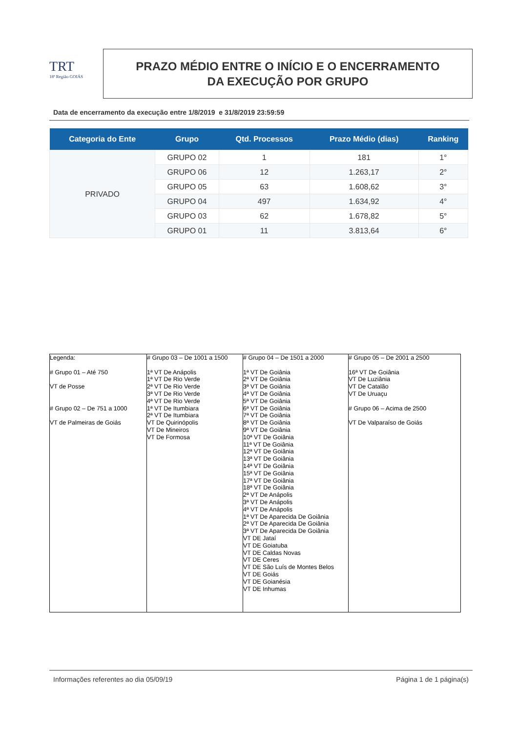TRT
18ª Região GOIÁS
PRAZO MÉDIO ENTRE O INÍCIO E O ENCERRAMENTO
DA EXECUÇÃO POR GRUPO
Data de encerramento da execução entre 1/8/2019 e 31/8/2019 23:59:59
| Categoria do Ente | Grupo | Qtd. Processos | Prazo Médio (dias) | Ranking |
| --- | --- | --- | --- | --- |
| PRIVADO | GRUPO 02 | 1 | 181 | 1° |
| | GRUPO 06 | 12 | 1.263,17 | 2° |
| | GRUPO 05 | 63 | 1.608,62 | 3° |
| | GRUPO 04 | 497 | 1.634,92 | 4° |
| | GRUPO 03 | 62 | 1.678,82 | 5° |
| | GRUPO 01 | 11 | 3.813,64 | 6° |
| Legenda: # Grupo 01 – Até 750 VT de Posse # Grupo 02 – De 751 a 1000 VT de Palmeiras de Goiás | # Grupo 03 – De 1001 a 1500 1ª VT De Anápolis 1ª VT De Rio Verde 2ª VT De Rio Verde 3ª VT De Rio Verde 4ª VT De Rio Verde 1ª VT De Itumbiara 2ª VT De Itumbiara VT De Quirinópolis VT De Mineiros VT De Formosa | # Grupo 04 – De 1501 a 2000 1ª VT De Goiânia 2ª VT De Goiânia 3ª VT De Goiânia 4ª VT De Goiânia 5ª VT De Goiânia 6ª VT De Goiânia 7ª VT De Goiânia 8ª VT De Goiânia 9ª VT De Goiânia 10ª VT De Goiânia 11ª VT De Goiânia 12ª VT De Goiânia 13ª VT De Goiânia 14ª VT De Goiânia 15ª VT De Goiânia 17ª VT De Goiânia 18ª VT De Goiânia 2ª VT De Anápolis 3ª VT De Anápolis 4ª VT De Anápolis 1ª VT De Aparecida De Goiânia 2ª VT De Aparecida De Goiânia 3ª VT De Aparecida De Goiânia VT DE Jataí VT DE Goiatuba VT DE Caldas Novas VT DE Ceres VT DE São Luís de Montes Belos VT DE Goiás VT DE Goianésia VT DE Inhumas | # Grupo 05 – De 2001 a 2500 16ª VT De Goiânia VT De Luziânia VT De Catalão VT De Uruaçu # Grupo 06 – Acima de 2500 VT De Valparaíso de Goiás |
Informações referentes ao dia 05/09/19 Página 1 de 1 página(s)